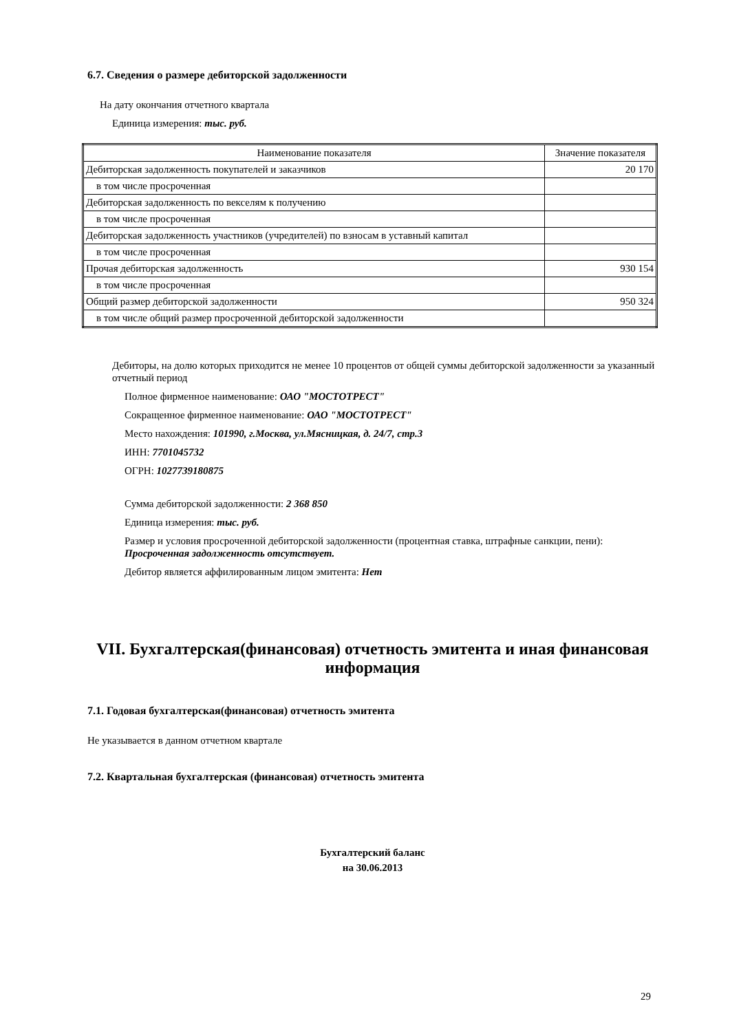6.7. Сведения о размере дебиторской задолженности
На дату окончания отчетного квартала
Единица измерения: тыс. руб.
| Наименование показателя | Значение показателя |
| --- | --- |
| Дебиторская задолженность покупателей и заказчиков | 20 170 |
| в том числе просроченная | |
| Дебиторская задолженность по векселям к получению | |
| в том числе просроченная | |
| Дебиторская задолженность участников (учредителей) по взносам в уставный капитал | |
| в том числе просроченная | |
| Прочая дебиторская задолженность | 930 154 |
| в том числе просроченная | |
| Общий размер дебиторской задолженности | 950 324 |
| в том числе общий размер просроченной дебиторской задолженности | |
Дебиторы, на долю которых приходится не менее 10 процентов от общей суммы дебиторской задолженности за указанный отчетный период
Полное фирменное наименование: ОАО "МОСТОТРЕСТ"
Сокращенное фирменное наименование: ОАО "МОСТОТРЕСТ"
Место нахождения: 101990, г.Москва, ул.Мясницкая, д. 24/7, стр.3
ИНН: 7701045732
ОГРН: 1027739180875
Сумма дебиторской задолженности: 2 368 850
Единица измерения: тыс. руб.
Размер и условия просроченной дебиторской задолженности (процентная ставка, штрафные санкции, пени):
Просроченная задолженность отсутствует.
Дебитор является аффилированным лицом эмитента: Нет
VII. Бухгалтерская(финансовая) отчетность эмитента и иная финансовая информация
7.1. Годовая бухгалтерская(финансовая) отчетность эмитента
Не указывается в данном отчетном квартале
7.2. Квартальная бухгалтерская (финансовая) отчетность эмитента
Бухгалтерский баланс
на 30.06.2013
29